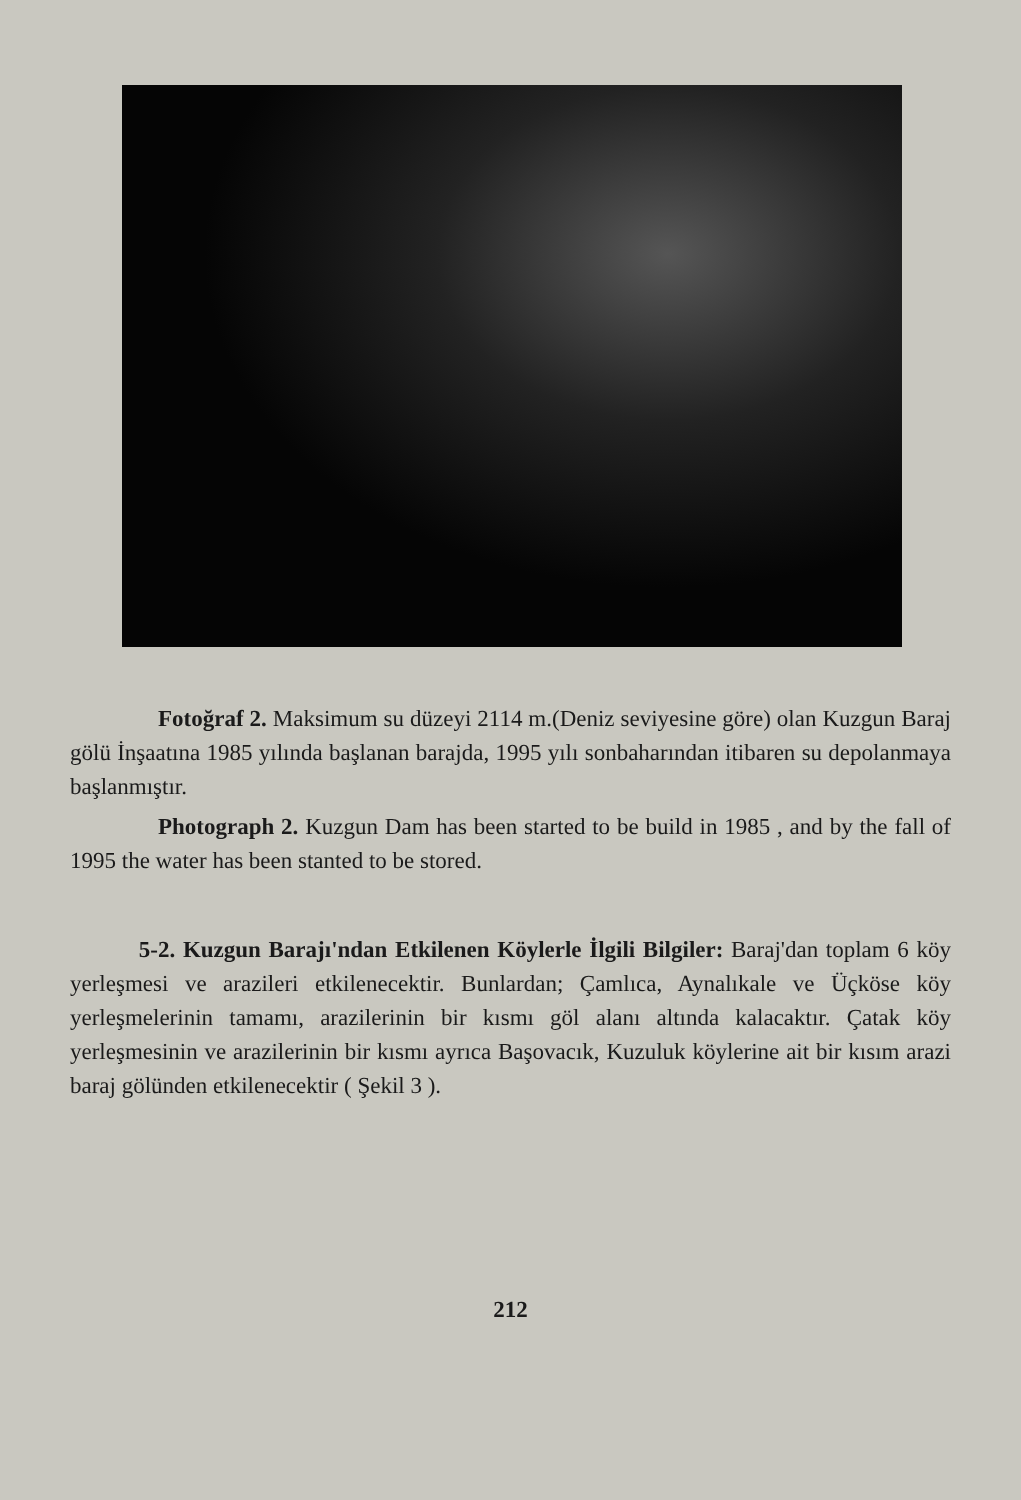Fotoğraf 2. Maksimum su düzeyi 2114 m.(Deniz seviyesine göre) olan Kuzgun Baraj gölü İnşaatına 1985 yılında başlanan barajda, 1995 yılı sonbaharından itibaren su depolanmaya başlanmıştır.
Photograph 2. Kuzgun Dam has been started to be build in 1985 , and by the fall of 1995 the water has been stanted to be stored.
5-2. Kuzgun Barajı'ndan Etkilenen Köylerle İlgili Bilgiler: Baraj'dan toplam 6 köy yerleşmesi ve arazileri etkilenecektir. Bunlardan; Çamlıca, Aynalıkale ve Üçköse köy yerleşmelerinin tamamı, arazilerinin bir kısmı göl alanı altında kalacaktır. Çatak köy yerleşmesinin ve arazilerinin bir kısmı ayrıca Başovacık, Kuzuluk köylerine ait bir kısım arazi baraj gölünden etkilenecektir ( Şekil 3 ).
212